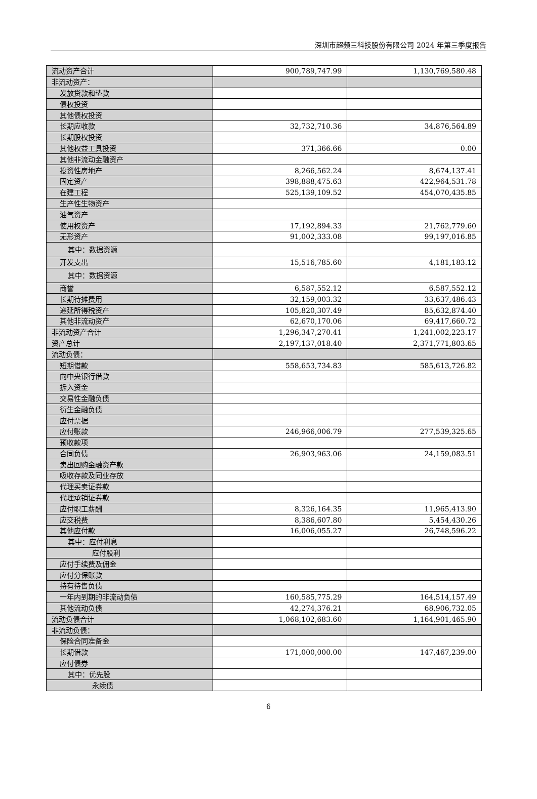深圳市超频三科技股份有限公司 2024 年第三季度报告
| 流动资产合计 | 900,789,747.99 | 1,130,769,580.48 |
| 非流动资产： | | |
| 发放贷款和垫款 | | |
| 债权投资 | | |
| 其他债权投资 | | |
| 长期应收款 | 32,732,710.36 | 34,876,564.89 |
| 长期股权投资 | | |
| 其他权益工具投资 | 371,366.66 | 0.00 |
| 其他非流动金融资产 | | |
| 投资性房地产 | 8,266,562.24 | 8,674,137.41 |
| 固定资产 | 398,888,475.63 | 422,964,531.78 |
| 在建工程 | 525,139,109.52 | 454,070,435.85 |
| 生产性生物资产 | | |
| 油气资产 | | |
| 使用权资产 | 17,192,894.33 | 21,762,779.60 |
| 无形资产 | 91,002,333.08 | 99,197,016.85 |
| 其中：数据资源 | | |
| 开发支出 | 15,516,785.60 | 4,181,183.12 |
| 其中：数据资源 | | |
| 商誉 | 6,587,552.12 | 6,587,552.12 |
| 长期待摊费用 | 32,159,003.32 | 33,637,486.43 |
| 递延所得税资产 | 105,820,307.49 | 85,632,874.40 |
| 其他非流动资产 | 62,670,170.06 | 69,417,660.72 |
| 非流动资产合计 | 1,296,347,270.41 | 1,241,002,223.17 |
| 资产总计 | 2,197,137,018.40 | 2,371,771,803.65 |
| 流动负债： | | |
| 短期借款 | 558,653,734.83 | 585,613,726.82 |
| 向中央银行借款 | | |
| 拆入资金 | | |
| 交易性金融负债 | | |
| 衍生金融负债 | | |
| 应付票据 | | |
| 应付账款 | 246,966,006.79 | 277,539,325.65 |
| 预收款项 | | |
| 合同负债 | 26,903,963.06 | 24,159,083.51 |
| 卖出回购金融资产款 | | |
| 吸收存款及同业存放 | | |
| 代理买卖证券款 | | |
| 代理承销证券款 | | |
| 应付职工薪酬 | 8,326,164.35 | 11,965,413.90 |
| 应交税费 | 8,386,607.80 | 5,454,430.26 |
| 其他应付款 | 16,006,055.27 | 26,748,596.22 |
| 其中：应付利息 | | |
| 应付股利 | | |
| 应付手续费及佣金 | | |
| 应付分保账款 | | |
| 持有待售负债 | | |
| 一年内到期的非流动负债 | 160,585,775.29 | 164,514,157.49 |
| 其他流动负债 | 42,274,376.21 | 68,906,732.05 |
| 流动负债合计 | 1,068,102,683.60 | 1,164,901,465.90 |
| 非流动负债： | | |
| 保险合同准备金 | | |
| 长期借款 | 171,000,000.00 | 147,467,239.00 |
| 应付债券 | | |
| 其中：优先股 | | |
| 永续债 | | |
6